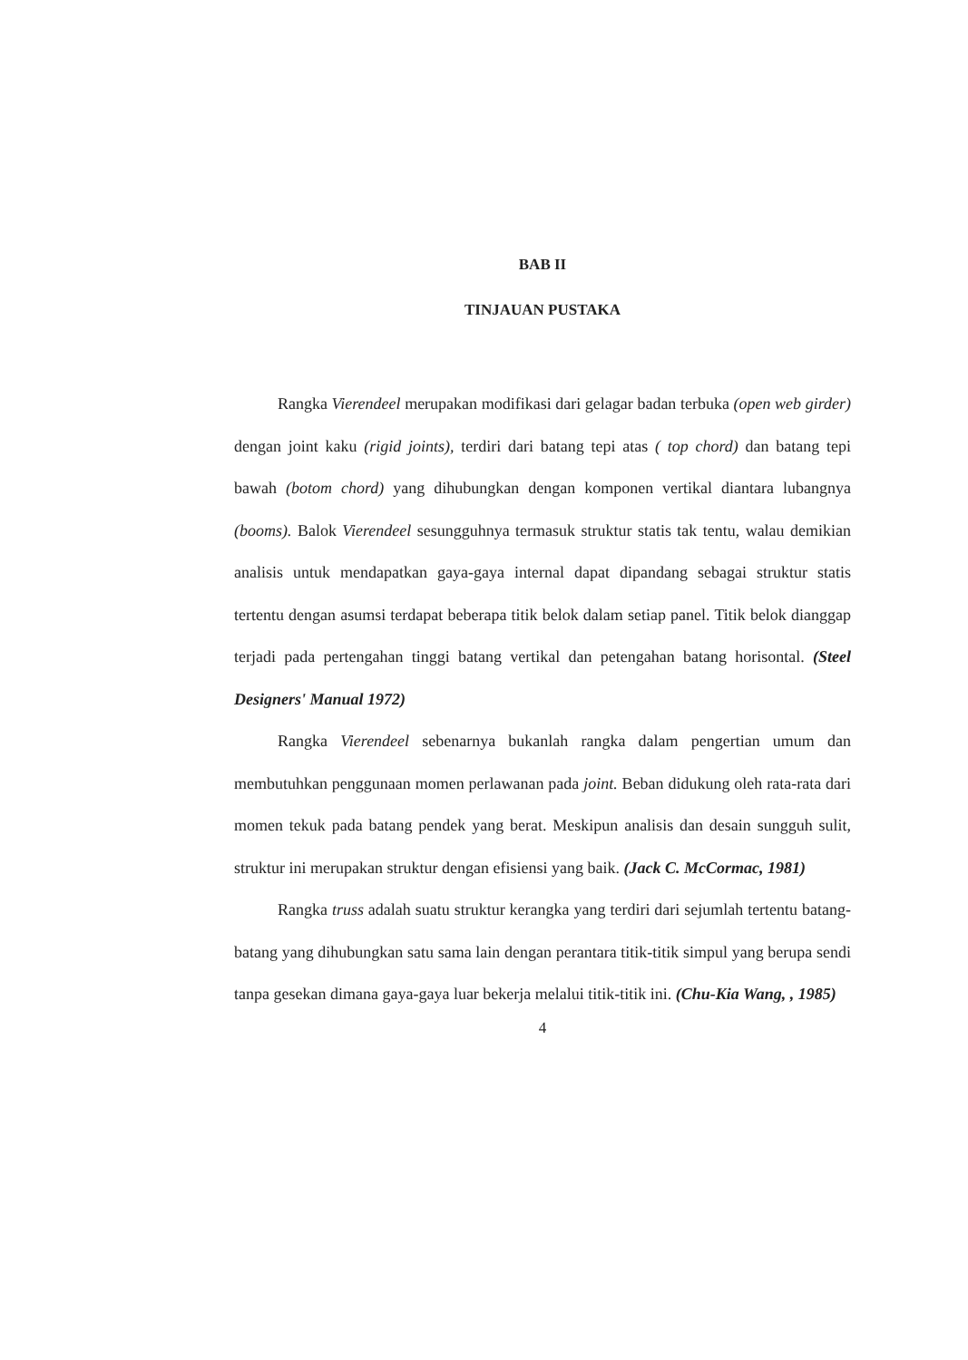BAB II
TINJAUAN PUSTAKA
Rangka Vierendeel merupakan modifikasi dari gelagar badan terbuka (open web girder) dengan joint kaku (rigid joints), terdiri dari batang tepi atas ( top chord) dan batang tepi bawah (botom chord) yang dihubungkan dengan komponen vertikal diantara lubangnya (booms). Balok Vierendeel sesungguhnya termasuk struktur statis tak tentu, walau demikian analisis untuk mendapatkan gaya-gaya internal dapat dipandang sebagai struktur statis tertentu dengan asumsi terdapat beberapa titik belok dalam setiap panel. Titik belok dianggap terjadi pada pertengahan tinggi batang vertikal dan petengahan batang horisontal. (Steel Designers' Manual 1972)
Rangka Vierendeel sebenarnya bukanlah rangka dalam pengertian umum dan membutuhkan penggunaan momen perlawanan pada joint. Beban didukung oleh rata-rata dari momen tekuk pada batang pendek yang berat. Meskipun analisis dan desain sungguh sulit, struktur ini merupakan struktur dengan efisiensi yang baik. (Jack C. McCormac, 1981)
Rangka truss adalah suatu struktur kerangka yang terdiri dari sejumlah tertentu batang-batang yang dihubungkan satu sama lain dengan perantara titik-titik simpul yang berupa sendi tanpa gesekan dimana gaya-gaya luar bekerja melalui titik-titik ini. (Chu-Kia Wang, , 1985)
4